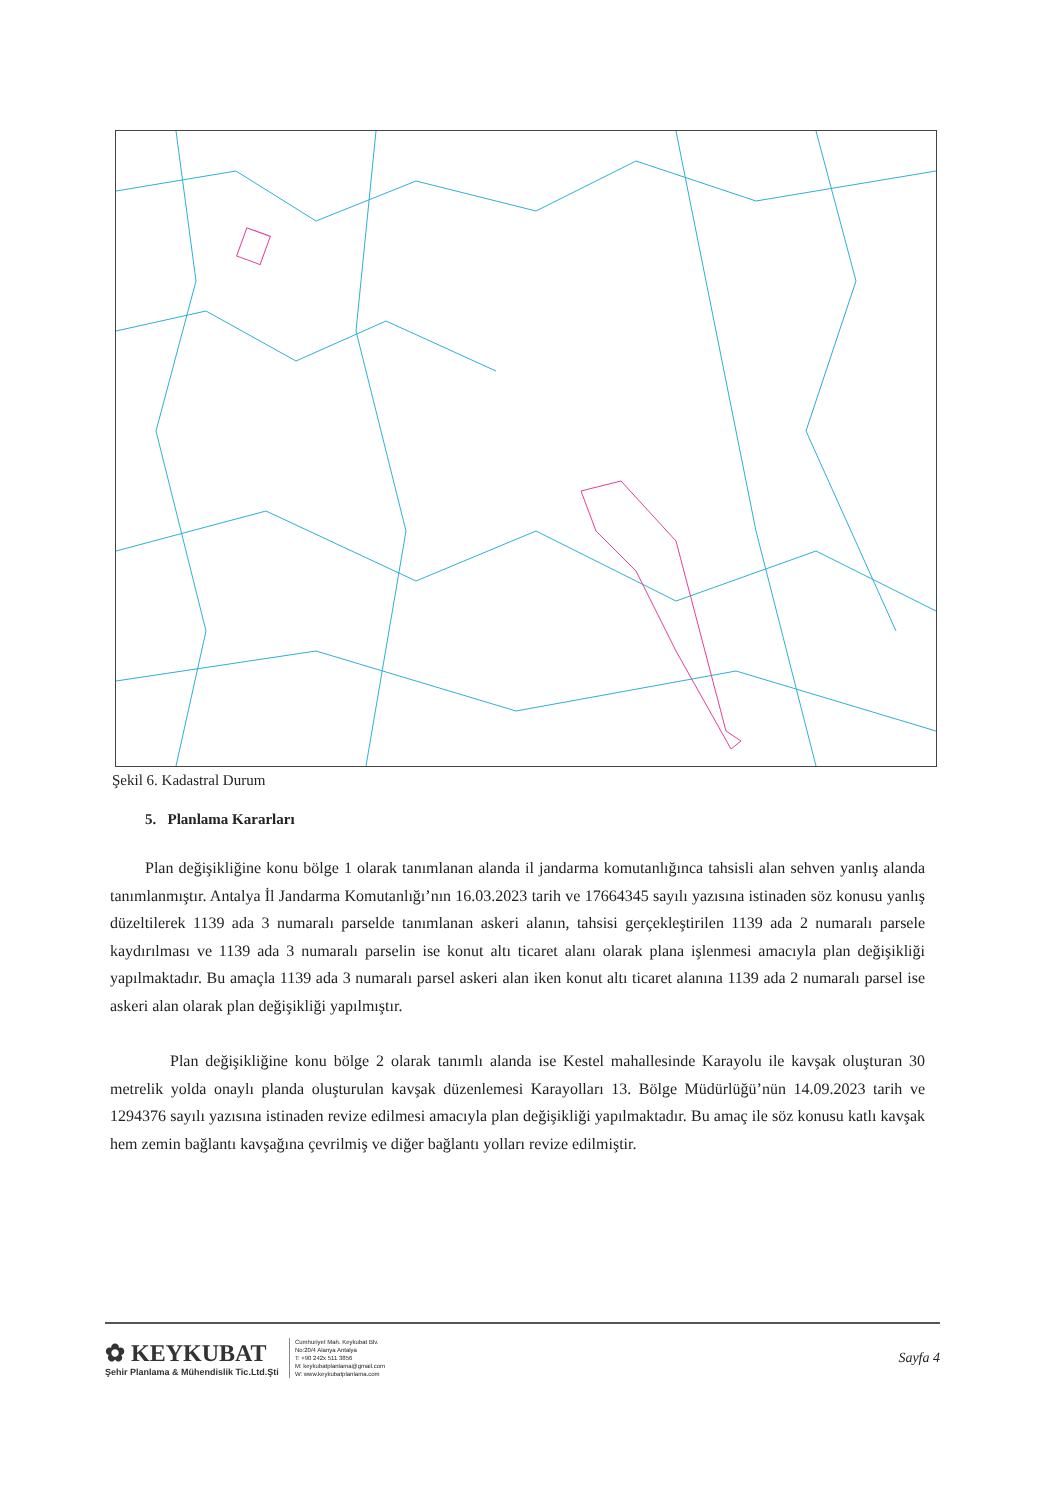Şekil 6. Kadastral Durum
5. Planlama Kararları
Plan değişikliğine konu bölge 1 olarak tanımlanan alanda il jandarma komutanlığınca tahsisli alan sehven yanlış alanda tanımlanmıştır. Antalya İl Jandarma Komutanlığı’nın 16.03.2023 tarih ve 17664345 sayılı yazısına istinaden söz konusu yanlış düzeltilerek 1139 ada 3 numaralı parselde tanımlanan askeri alanın, tahsisi gerçekleştirilen 1139 ada 2 numaralı parsele kaydırılması ve 1139 ada 3 numaralı parselin ise konut altı ticaret alanı olarak plana işlenmesi amacıyla plan değişikliği yapılmaktadır. Bu amaçla 1139 ada 3 numaralı parsel askeri alan iken konut altı ticaret alanına 1139 ada 2 numaralı parsel ise askeri alan olarak plan değişikliği yapılmıştır.
Plan değişikliğine konu bölge 2 olarak tanımlı alanda ise Kestel mahallesinde Karayolu ile kavşak oluşturan 30 metrelik yolda onaylı planda oluşturulan kavşak düzenlemesi Karayolları 13. Bölge Müdürlüğü’nün 14.09.2023 tarih ve 1294376 sayılı yazısına istinaden revize edilmesi amacıyla plan değişikliği yapılmaktadır. Bu amaç ile söz konusu katlı kavşak hem zemin bağlantı kavşağına çevrilmiş ve diğer bağlantı yolları revize edilmiştir.
✿ KEYKUBAT
Şehir Planlama & Mühendislik Tic.Ltd.Şti
Cumhuriyet Mah. Keykubat Blv.
No:20/4 Alanya Antalya
T: +90 242x 511 3856
M: keykubatplanlama@gmail.com
W: www.keykubatplanlama.com
Sayfa 4